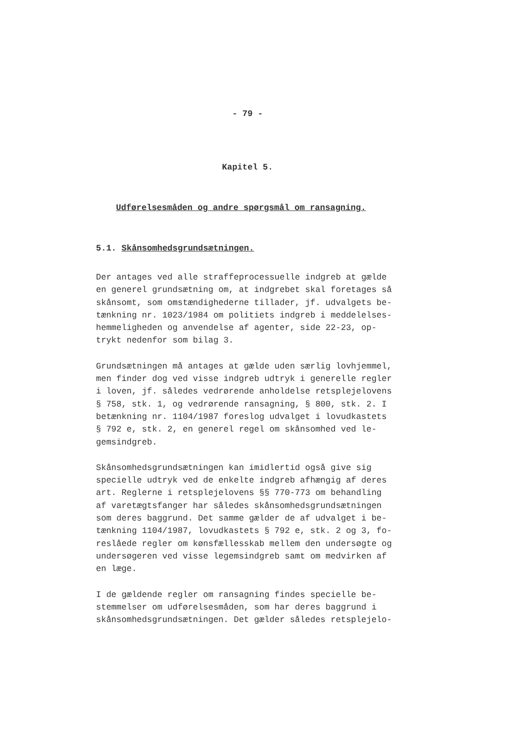- 79 -
Kapitel 5.
Udførelsesmåden og andre spørgsmål om ransagning.
5.1. Skånsomhedsgrundsætningen.
Der antages ved alle straffeprocessuelle indgreb at gælde en generel grundsætning om, at indgrebet skal foretages så skånsomt, som omstændighederne tillader, jf. udvalgets be- tænkning nr. 1023/1984 om politiets indgreb i meddelelses- hemmeligheden og anvendelse af agenter, side 22-23, op- trykt nedenfor som bilag 3.
Grundsætningen må antages at gælde uden særlig lovhjemmel, men finder dog ved visse indgreb udtryk i generelle regler i loven, jf. således vedrørende anholdelse retsplejelovens § 758, stk. 1, og vedrørende ransagning, § 800, stk. 2. I betænkning nr. 1104/1987 foreslog udvalget i lovudkastets § 792 e, stk. 2, en generel regel om skånsomhed ved le- gemsindgreb.
Skånsomhedsgrundsætningen kan imidlertid også give sig specielle udtryk ved de enkelte indgreb afhængig af deres art. Reglerne i retsplejelovens §§ 770-773 om behandling af varetægtsfanger har således skånsomhedsgrundsætningen som deres baggrund. Det samme gælder de af udvalget i be- tænkning 1104/1987, lovudkastets § 792 e, stk. 2 og 3, fo- reslåede regler om kønsfællesskab mellem den undersøgte og undersøgeren ved visse legemsindgreb samt om medvirken af en læge.
I de gældende regler om ransagning findes specielle be- stemmelser om udførelsesmåden, som har deres baggrund i skånsomhedsgrundsætningen. Det gælder således retsplejelo-